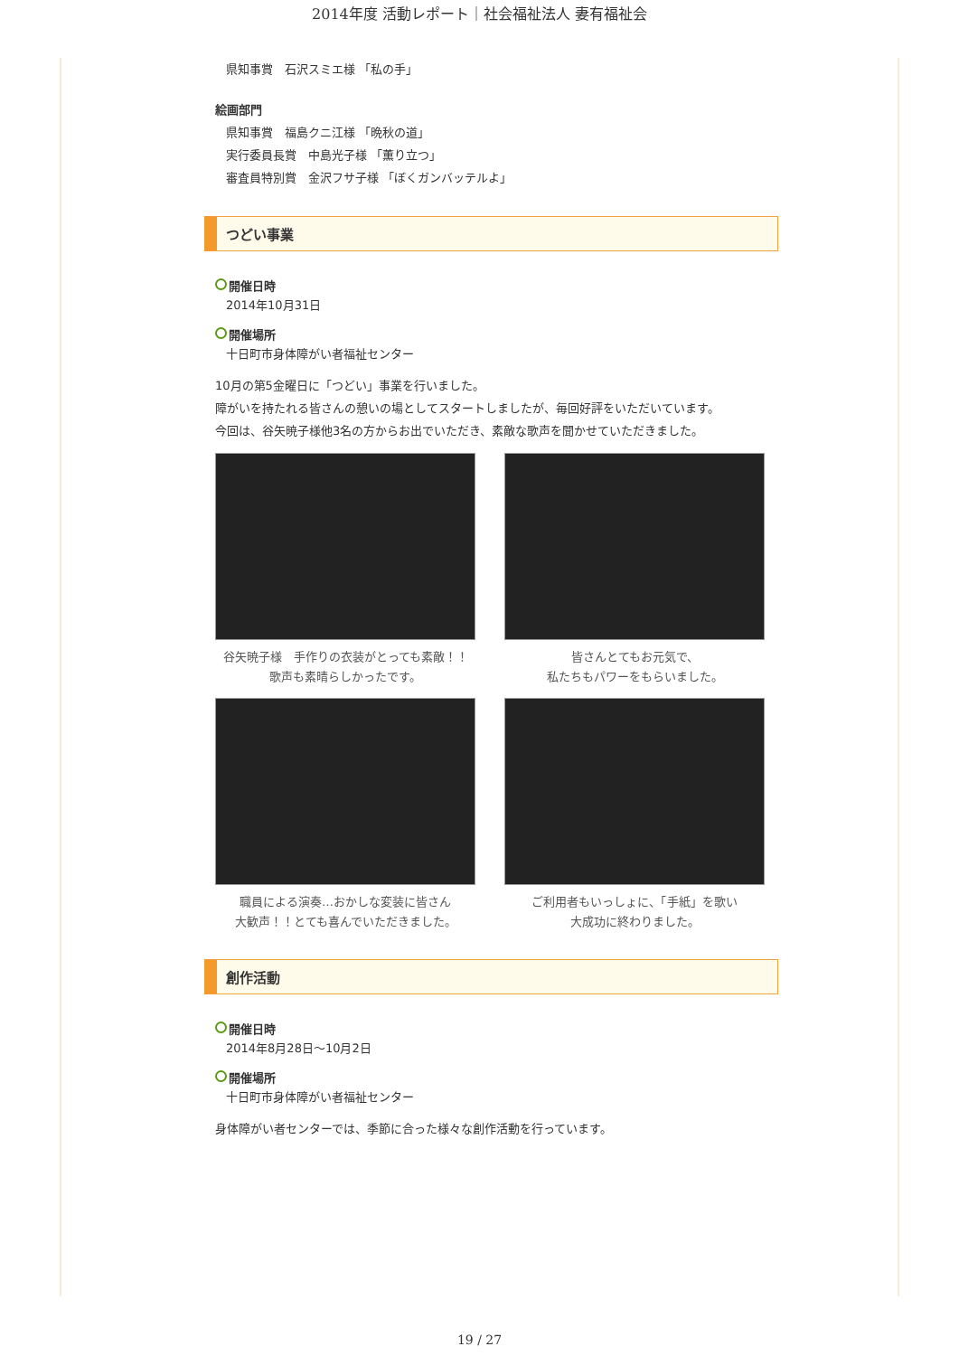2014年度 活動レポート｜社会福祉法人 妻有福祉会
県知事賞　石沢スミエ様 「私の手」
絵画部門
県知事賞　福島クニ江様 「晩秋の道」
実行委員長賞　中島光子様 「薫り立つ」
審査員特別賞　金沢フサ子様 「ぼくガンバッテルよ」
つどい事業
開催日時
2014年10月31日
開催場所
十日町市身体障がい者福祉センター
10月の第5金曜日に「つどい」事業を行いました。
障がいを持たれる皆さんの憩いの場としてスタートしましたが、毎回好評をいただいています。
今回は、谷矢暁子様他3名の方からお出でいただき、素敵な歌声を聞かせていただきました。
谷矢暁子様　手作りの衣装がとっても素敵！！
歌声も素晴らしかったです。
皆さんとてもお元気で、
私たちもパワーをもらいました。
職員による演奏…おかしな変装に皆さん
大歓声！！とても喜んでいただきました。
ご利用者もいっしょに、「手紙」を歌い
大成功に終わりました。
創作活動
開催日時
2014年8月28日～10月2日
開催場所
十日町市身体障がい者福祉センター
身体障がい者センターでは、季節に合った様々な創作活動を行っています。
19 / 27